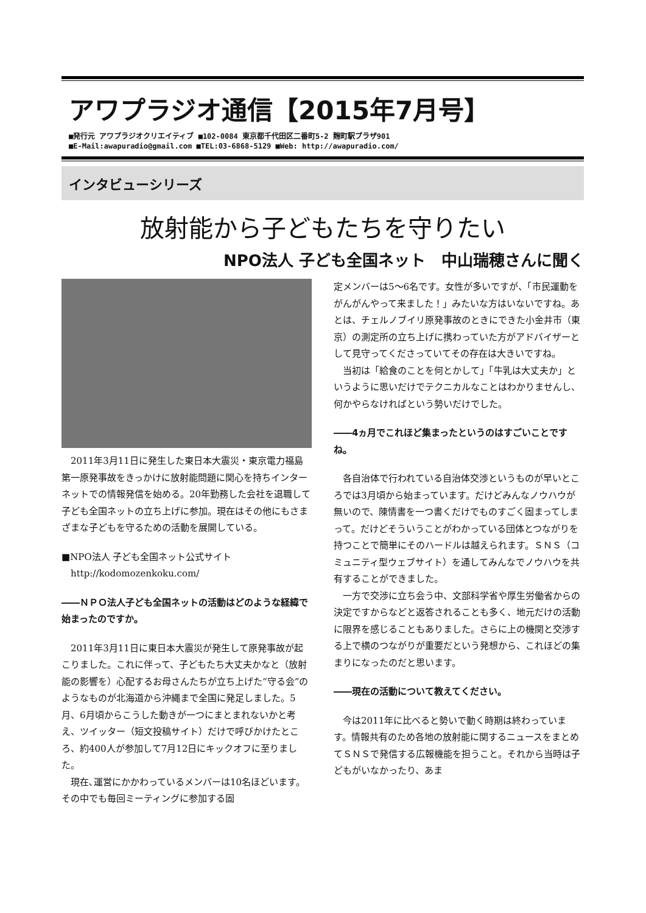アワプラジオ通信【2015年7月号】
■発行元 アワプラジオクリエイティブ ■102-0084 東京都千代田区二番町5-2 麹町駅プラザ901
■E-Mail:awapuradio@gmail.com ■TEL:03-6868-5129 ■Web: http://awapuradio.com/
インタビューシリーズ
放射能から子どもたちを守りたい
NPO法人 子ども全国ネット　中山瑞穂さんに聞く
2011年3月11日に発生した東日本大震災・東京電力福島第一原発事故をきっかけに放射能問題に関心を持ちインターネットでの情報発信を始める。20年勤務した会社を退職して子ども全国ネットの立ち上げに参加。現在はその他にもさまざまな子どもを守るための活動を展開している。
■NPO法人 子ども全国ネット公式サイト
　http://kodomozenkoku.com/
――ＮＰＯ法人子ども全国ネットの活動はどのような経緯で始まったのですか。
2011年3月11日に東日本大震災が発生して原発事故が起こりました。これに伴って、子どもたち大丈夫かなと（放射能の影響を）心配するお母さんたちが立ち上げた“守る会”のようなものが北海道から沖縄まで全国に発足しました。5月、6月頃からこうした動きが一つにまとまれないかと考え、ツイッター（短文投稿サイト）だけで呼びかけたところ、約400人が参加して7月12日にキックオフに至りました。
現在､運営にかかわっているメンバーは10名ほどいます。その中でも毎回ミーティングに参加する固
定メンバーは5～6名です。女性が多いですが、「市民運動をがんがんやって来ました！」みたいな方はいないですね。あとは、チェルノブイリ原発事故のときにできた小金井市（東京）の測定所の立ち上げに携わっていた方がアドバイザーとして見守ってくださっていてその存在は大きいですね。
当初は「給食のことを何とかして」「牛乳は大丈夫か」というように思いだけでテクニカルなことはわかりませんし、何かやらなければという勢いだけでした。
――4ヵ月でこれほど集まったというのはすごいことですね。
各自治体で行われている自治体交渉というものが早いところでは3月頃から始まっています。だけどみんなノウハウが無いので、陳情書を一つ書くだけでものすごく固まってしまって。だけどそういうことがわかっている団体とつながりを持つことで簡単にそのハードルは越えられます。ＳＮＳ（コミュニティ型ウェブサイト）を通してみんなでノウハウを共有することができました。
一方で交渉に立ち会う中、文部科学省や厚生労働省からの決定ですからなどと返答されることも多く、地元だけの活動に限界を感じることもありました。さらに上の機関と交渉する上で横のつながりが重要だという発想から、これほどの集まりになったのだと思います。
――現在の活動について教えてください。
今は2011年に比べると勢いで動く時期は終わっています。情報共有のため各地の放射能に関するニュースをまとめてＳＮＳで発信する広報機能を担うこと。それから当時は子どもがいなかったり、あま